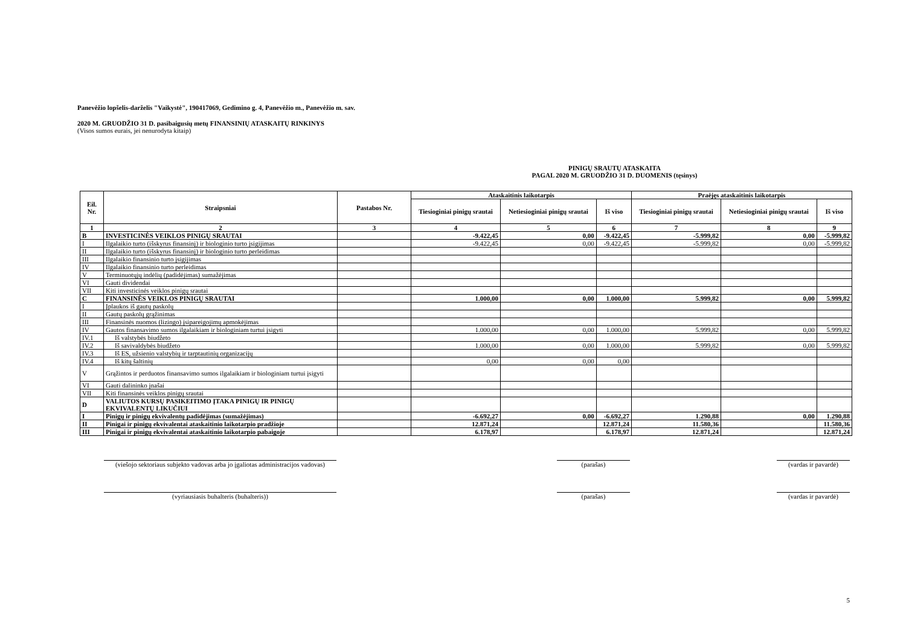Panevėžio lopšelis-darželis "Vaikystė", 190417069, Gedimino g. 4, Panevėžio m., Panevėžio m. sav.
2020 M. GRUODŽIO 31 D. pasibaigusių metų FINANSINIŲ ATASKAITŲ RINKINYS
(Visos sumos eurais, jei nenurodyta kitaip)
PINIGŲ SRAUTŲ ATASKAITA
PAGAL 2020 M. GRUODŽIO 31 D. DUOMENIS (tęsinys)
| Eil. Nr. | Straipsniai | Pastabos Nr. | Ataskaitinis laikotarpis | | | Praėjęs ataskaitinis laikotarpis | | |
| --- | --- | --- | --- | --- | --- | --- | --- | --- |
| | | | Tiesioginiai pinigų srautai | Netiesioginiai pinigų srautai | Iš viso | Tiesioginiai pinigų srautai | Netiesioginiai pinigų srautai | Iš viso |
| 1 | 2 | 3 | 4 | 5 | 6 | 7 | 8 | 9 |
| B | INVESTICINĖS VEIKLOS PINIGŲ SRAUTAI | | -9.422,45 | 0,00 | -9.422,45 | -5.999,82 | 0,00 | -5.999,82 |
| I | Ilgalaikio turto (išskyrus finansinį) ir biologinio turto įsigijimas | | -9.422,45 | 0,00 | -9.422,45 | -5.999,82 | 0,00 | -5.999,82 |
| II | Ilgalaikio turto (išskyrus finansinį) ir biologinio turto perleidimas | | | | | | | |
| III | Ilgalaikio finansinio turto įsigijimas | | | | | | | |
| IV | Ilgalaikio finansinio turto perleidimas | | | | | | | |
| V | Terminuotųjų indėlių (padidėjimas) sumažėjimas | | | | | | | |
| VI | Gauti dividendai | | | | | | | |
| VII | Kiti investicinės veiklos pinigų srautai | | | | | | | |
| C | FINANSINĖS VEIKLOS PINIGŲ SRAUTAI | | 1.000,00 | 0,00 | 1.000,00 | 5.999,82 | 0,00 | 5.999,82 |
| I | Įplaukos iš gautų paskolų | | | | | | | |
| II | Gautų paskolų grąžinimas | | | | | | | |
| III | Finansinės nuomos (lizingo) įsipareigojimų apmokėjimas | | | | | | | |
| IV | Gautos finansavimo sumos ilgalaikiam ir biologiniam turtui įsigyti | | 1.000,00 | 0,00 | 1.000,00 | 5.999,82 | 0,00 | 5.999,82 |
| IV.1 | Iš valstybės biudžeto | | | | | | | |
| IV.2 | Iš savivaldybės biudžeto | | 1.000,00 | 0,00 | 1.000,00 | 5.999,82 | 0,00 | 5.999,82 |
| IV.3 | Iš ES, užsienio valstybių ir tarptautinių organizacijų | | | | | | | |
| IV.4 | Iš kitų šaltinių | | 0,00 | 0,00 | 0,00 | | | |
| V | Grąžintos ir perduotos finansavimo sumos ilgalaikiam ir biologiniam turtui įsigyti | | | | | | | |
| VI | Gauti dalininko įnašai | | | | | | | |
| VII | Kiti finansinės veiklos pinigų srautai | | | | | | | |
| D | VALIUTOS KURSŲ PASIKEITIMO ĮTAKA PINIGŲ IR PINIGŲ EKVIVALENTŲ LIKUČIUI | | | | | | | |
| I | Pinigų ir pinigų ekvivalentų padidėjimas (sumažėjimas) | | -6.692,27 | 0,00 | -6.692,27 | 1.290,88 | 0,00 | 1.290,88 |
| II | Pinigai ir pinigų ekvivalentai ataskaitinio laikotarpio pradžioje | | 12.871,24 | | 12.871,24 | 11.580,36 | | 11.580,36 |
| III | Pinigai ir pinigų ekvivalentai ataskaitinio laikotarpio pabaigoje | | 6.178,97 | | 6.178,97 | 12.871,24 | | 12.871,24 |
(viešojo sektoriaus subjekto vadovas arba jo įgaliotas administracijos vadovas)
(parašas) (vardas ir pavardė)
(vyriausiasis buhalteris (buhalteris)) (parašas) (vardas ir pavardė)
5